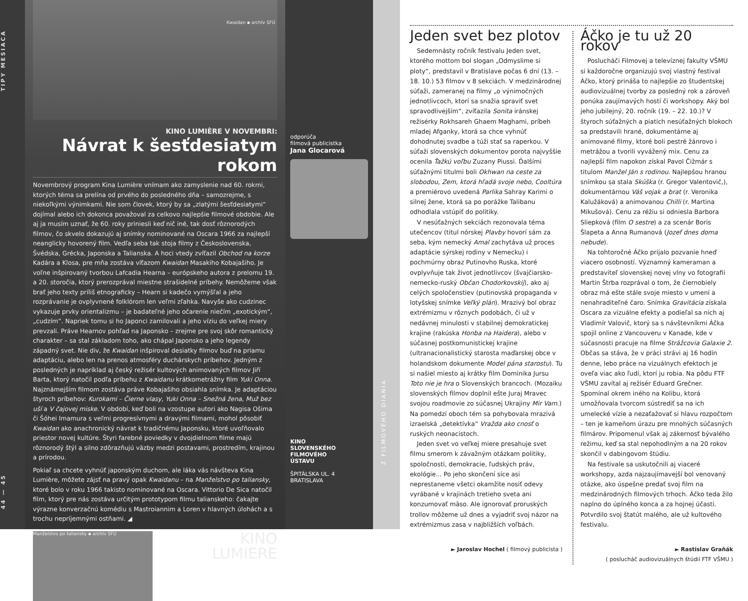44 — 45 TIPY MESIACA
Kwaidan ▪ archív SFÚ
KINO LUMIÈRE V NOVEMBRI:
Návrat k šesťdesiatym rokom
Novembrový program Kina Lumière vnímam ako zamyslenie nad 60. rokmi, ktorých téma sa prelína od prvého do posledného dňa – samozrejme, s niekoľkými výnimkami. Nie som človek, ktorý by sa „zlatými šesťdesiatymi“ dojímal alebo ich dokonca považoval za celkovo najlepšie filmové obdobie. Ale aj ja musím uznať, že 60. roky priniesli keď nič iné, tak dosť rôznorodých filmov, čo skvelo dokazujú aj snímky nominované na Oscara 1966 za najlepší neanglicky hovorený film. Vedľa seba tak stoja filmy z Československa, Švédska, Grécka, Japonska a Talianska. A hoci vtedy zvíťazil Obchod na korze Kadára a Klosa, pre mňa zostáva víťazom Kwaidan Masakiho Kobajašiho. Je voľne inšpirovaný tvorbou Lafcadia Hearna – európskeho autora z prelomu 19. a 20. storočia, ktorý prerozprával miestne strašidelné príbehy. Nemôžeme však brať jeho texty príliš etnograficky – Hearn si kadečo vymýšľal a jeho rozprávanie je ovplyvnené folklórom len veľmi zľahka. Navyše ako cudzinec vykazuje prvky orientalizmu – je badateľné jeho očarenie niečím „exotickým“, „cudzím“. Napriek tomu si ho Japonci zamilovali a jeho víziu do veľkej miery prevzali. Práve Hearnov pohľad na Japonsko – zrejme pre svoj skôr romantický charakter – sa stal základom toho, ako chápal Japonsko a jeho legendy západný svet. Nie div, že Kwaidan inšpiroval desiatky filmov buď na priamu adaptáciu, alebo len na prenos atmosféry duchárskych príbehov. Jedným z posledných je napríklad aj český režisér kultových animovaných filmov Jiří Barta, ktorý natočil podľa príbehu z Kwaidanu krátkometrážny film Yuki Onna. Najznámejším filmom zostáva práve Kobajašiho obsiahla snímka. Je adaptáciou štyroch príbehov: Kurokami – Čierne vlasy, Yuki Onna – Snežná žena, Muž bez uší a V čajovej miske. V období, keď boli na vzostupe autori ako Nagisa Ošima či Šóhei Imamura s veľmi progresívnymi a dravými filmami, mohol pôsobiť Kwaidan ako anachronický návrat k tradičnému Japonsku, ktoré uvoľňovalo priestor novej kultúre. Štyri farebné poviedky v dvojdielnom filme majú rôznorodý štýl a silno zdôrazňujú väzby medzi postavami, prostredím, krajinou a prírodou.
Pokiaľ sa chcete vyhnúť japonským duchom, ale láka vás návšteva Kina Lumière, môžete zájsť na pravý opak Kwaidanu – na Manželstvo po taliansky, ktoré bolo v roku 1966 takisto nominované na Oscara. Vittorio De Sica natočil film, ktorý pre nás zostáva určitým prototypom filmu talianskeho: čakajte výrazne konverzačnú komédiu s Mastroiannim a Loren v hlavných úlohách a s trochu nepríjemnými ostňami. ◢
Manželstvo po taliansky ▪ archív SFÚ
KINO
LUMIERE
odporúča
filmová publicistka
Jana Glocarová
KINO
SLOVENSKÉHO
FILMOVÉHO
ÚSTAVU
ŠPITÁLSKA UL. 4
BRATISLAVA
Z FILMOVÉHO DIANIA
Jeden svet bez plotov
Sedemnásty ročník festivalu Jeden svet, ktorého mottom bol slogan „Odmyslime si ploty“, predstavil v Bratislave počas 6 dní (13. – 18. 10.) 53 filmov v 8 sekciách. V medzinárodnej súťaži, zameranej na filmy „o výnimočných jednotlivcoch, ktorí sa snažia spraviť svet spravodlivejším“, zvíťazila Sonita iránskej režisérky Rokhsareh Ghaem Maghami, príbeh mladej Afganky, ktorá sa chce vyhnúť dohodnutej svadbe a túži stať sa raperkou. V súťaži slovenských dokumentov porota najvyššie ocenila Ťažkú voľbu Zuzany Piussi. Ďalšími súťažnými titulmi boli Okhwan na ceste za slobodou, Zem, ktorá hľadá svoje nebo, Cooltúra a premiérovo uvedená Parlika Sahray Karimi o silnej žene, ktorá sa po porážke Talibanu odhodlala vstúpiť do politiky.
V nesúťažných sekciách rezonovala téma utečencov (titul nórskej Plavby hovorí sám za seba, kým nemecký Amal zachytáva už proces adaptácie sýrskej rodiny v Nemecku) i pochmúrny obraz Putinovho Ruska, ktoré ovplyvňuje tak život jednotlivcov (švajčiarsko-nemecko-ruský Občan Chodorkovskij), ako aj celých spoločenstiev (putinovská propaganda v lotyšskej snímke Veľký plán). Mrazivý bol obraz extrémizmu v rôznych podobách, či už v nedávnej minulosti v stabilnej demokratickej krajine (rakúska Honba na Haidera), alebo v súčasnej postkomunistickej krajine (ultranacionalistický starosta maďarskej obce v holandskom dokumente Model pána starostu). Tu si našiel miesto aj krátky film Dominika Jursu Toto nie je hra o Slovenských brancoch. (Mozaiku slovenských filmov doplnil ešte Juraj Mravec svojou roadmovie zo súčasnej Ukrajiny Mir Vam.) Na pomedzí oboch tém sa pohybovala mrazivá izraelská „detektívka“ Vražda ako cnosť o ruských neonacistoch.
Jeden svet vo veľkej miere presahuje svet filmu smerom k závažným otázkam politiky, spoločnosti, demokracie, ľudských práv, ekológie... Po jeho skončení síce asi neprestaneme všetci okamžite nosiť odevy vyrábané v krajinách tretieho sveta ani konzumovať mäso. Ale ignorovať proruských trollov môžeme už dnes a vyjadriť svoj názor na extrémizmus zasa v najbližších voľbách.
► Jaroslav Hochel ( filmový publicista )
Áčko je tu už 20 rokov
Poslucháči Filmovej a televíznej fakulty VŠMU si každoročne organizujú svoj vlastný festival Áčko, ktorý prináša to najlepšie zo študentskej audiovizuálnej tvorby za posledný rok a zároveň ponúka zaujímavých hostí či workshopy. Aký bol jeho jubilejný, 20. ročník (19. – 22. 10.)? V štyroch súťažných a piatich nesúťažných blokoch sa predstavili hrané, dokumentárne aj animované filmy, ktoré boli pestré žánrovo i metrážou a tvorili vyvážený mix. Cenu za najlepší film napokon získal Pavol Čižmár s titulom Manžel Ján s rodinou. Najlepšou hranou snímkou sa stala Skúška (r. Gregor Valentovič,), dokumentárnou Váš vojak a brat (r. Veronika Kalužáková) a animovanou Chilli (r. Martina Mikušová). Cenu za réžiu si odniesla Barbora Sliepková (film O sestre) a za scenár Boris Šlapeta a Anna Rumanová (Jozef dnes doma nebude).
Na tohtoročné Áčko prijalo pozvanie hneď viacero osobností. Významný kameraman a predstaviteľ slovenskej novej vlny vo fotografii Martin Štrba rozprával o tom, že čiernobiely obraz má ešte stále svoje miesto v umení a nenahraditeľné čaro. Snímka Gravitácia získala Oscara za vizuálne efekty a podieľal sa nich aj Vladimír Valovič, ktorý sa s návštevníkmi Áčka spojil online z Vancouveru v Kanade, kde v súčasnosti pracuje na filme Strážcovia Galaxie 2. Občas sa stáva, že v práci strávi aj 16 hodín denne, lebo práce na vizuálnych efektoch je oveľa viac ako ľudí, ktorí ju robia. Na pôdu FTF VŠMU zavítal aj režisér Eduard Grečner. Spomínal okrem iného na Kolibu, ktorá umožňovala tvorcom sústrediť sa na ich umelecké vízie a nezaťažovať si hlavu rozpočtom – ten je kameňom úrazu pre mnohých súčasných filmárov. Pripomenul však aj zákernosť bývalého režimu, keď sa stal nepohodlným a na 20 rokov skončil v dabingovom štúdiu.
Na festivale sa uskutočnili aj viaceré workshopy, azda najzaujímavejší bol venovaný otázke, ako úspešne predať svoj film na medzinárodných filmových trhoch. Áčko teda žilo naplno do úplného konca a za hojnej účasti. Potvrdilo svoj štatút malého, ale už kultového festivalu.
► Rastislav Graňák
( poslucháč audiovizuálnych štúdií FTF VŠMU )